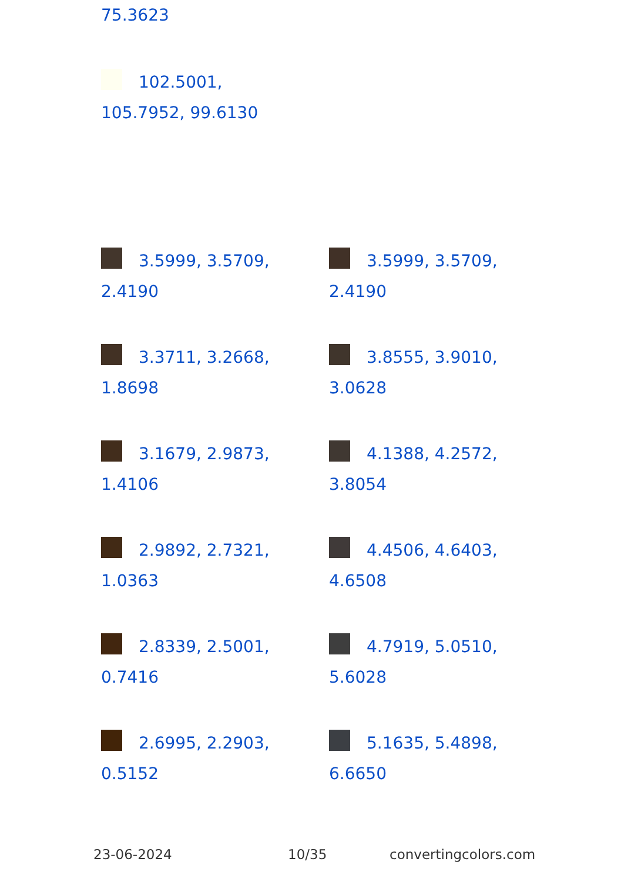75.3623
102.5001, 105.7952, 99.6130
3.5999, 3.5709, 2.4190
3.5999, 3.5709, 2.4190
3.3711, 3.2668, 1.8698
3.8555, 3.9010, 3.0628
3.1679, 2.9873, 1.4106
4.1388, 4.2572, 3.8054
2.9892, 2.7321, 1.0363
4.4506, 4.6403, 4.6508
2.8339, 2.5001, 0.7416
4.7919, 5.0510, 5.6028
2.6995, 2.2903, 0.5152
5.1635, 5.4898, 6.6650
23-06-2024 10/35 convertingcolors.com